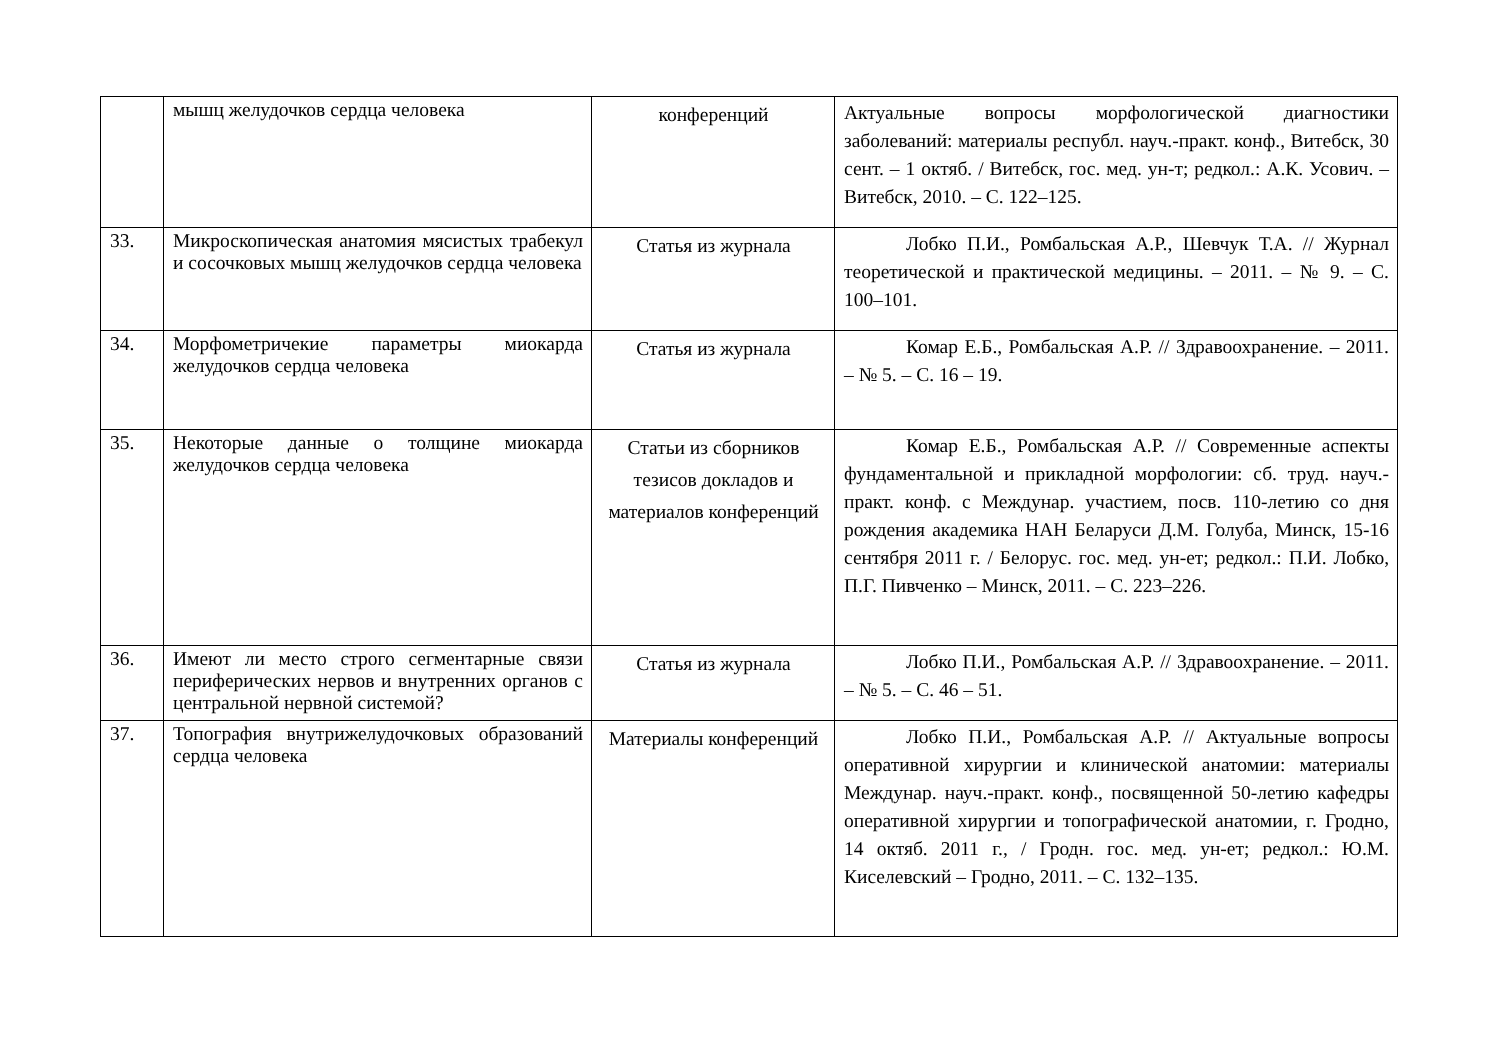| | мышц желудочков сердца человека | конференций | Актуальные вопросы морфологической диагностики заболеваний: материалы республ. науч.-практ. конф., Витебск, 30 сент. – 1 октяб. / Витебск, гос. мед. ун-т; редкол.: А.К. Усович. – Витебск, 2010. – С. 122–125. |
| 33. | Микроскопическая анатомия мясистых трабекул и сосочковых мышц желудочков сердца человека | Статья из журнала | Лобко П.И., Ромбальская А.Р., Шевчук Т.А. // Журнал теоретической и практической медицины. – 2011. – № 9. – С. 100–101. |
| 34. | Морфометричекие параметры миокарда желудочков сердца человека | Статья из журнала | Комар Е.Б., Ромбальская А.Р. // Здравоохранение. – 2011. – № 5. – С. 16 – 19. |
| 35. | Некоторые данные о толщине миокарда желудочков сердца человека | Статьи из сборников тезисов докладов и материалов конференций | Комар Е.Б., Ромбальская А.Р. // Современные аспекты фундаментальной и прикладной морфологии: сб. труд. науч.-практ. конф. с Междунар. участием, посв. 110-летию со дня рождения академика НАН Беларуси Д.М. Голуба, Минск, 15-16 сентября 2011 г. / Белорус. гос. мед. ун-ет; редкол.: П.И. Лобко, П.Г. Пивченко – Минск, 2011. – С. 223–226. |
| 36. | Имеют ли место строго сегментарные связи периферических нервов и внутренних органов с центральной нервной системой? | Статья из журнала | Лобко П.И., Ромбальская А.Р. // Здравоохранение. – 2011. – № 5. – С. 46 – 51. |
| 37. | Топография внутрижелудочковых образований сердца человека | Материалы конференций | Лобко П.И., Ромбальская А.Р. // Актуальные вопросы оперативной хирургии и клинической анатомии: материалы Междунар. науч.-практ. конф., посвященной 50-летию кафедры оперативной хирургии и топографической анатомии, г. Гродно, 14 октяб. 2011 г., / Гродн. гос. мед. ун-ет; редкол.: Ю.М. Киселевский – Гродно, 2011. – С. 132–135. |